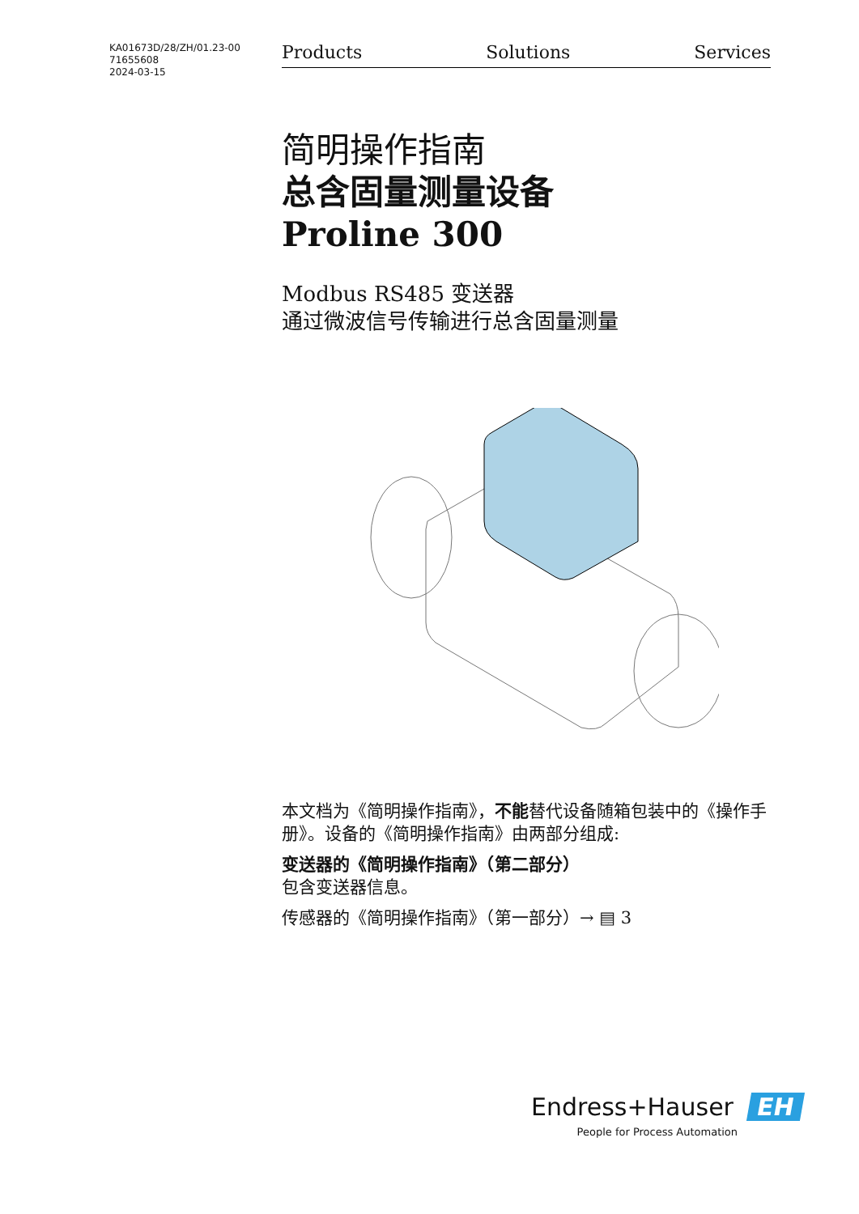KA01673D/28/ZH/01.23-00
71655608
2024-03-15
Products Solutions Services
简明操作指南
总含固量测量设备
Proline 300
Modbus RS485 变送器
通过微波信号传输进行总含固量测量
本文档为《简明操作指南》，不能替代设备随箱包装中的《操作手册》。设备的《简明操作指南》由两部分组成:
变送器的《简明操作指南》（第二部分）
包含变送器信息。
传感器的《简明操作指南》（第一部分）→ ▤ 3
Endress+Hauser EH
People for Process Automation